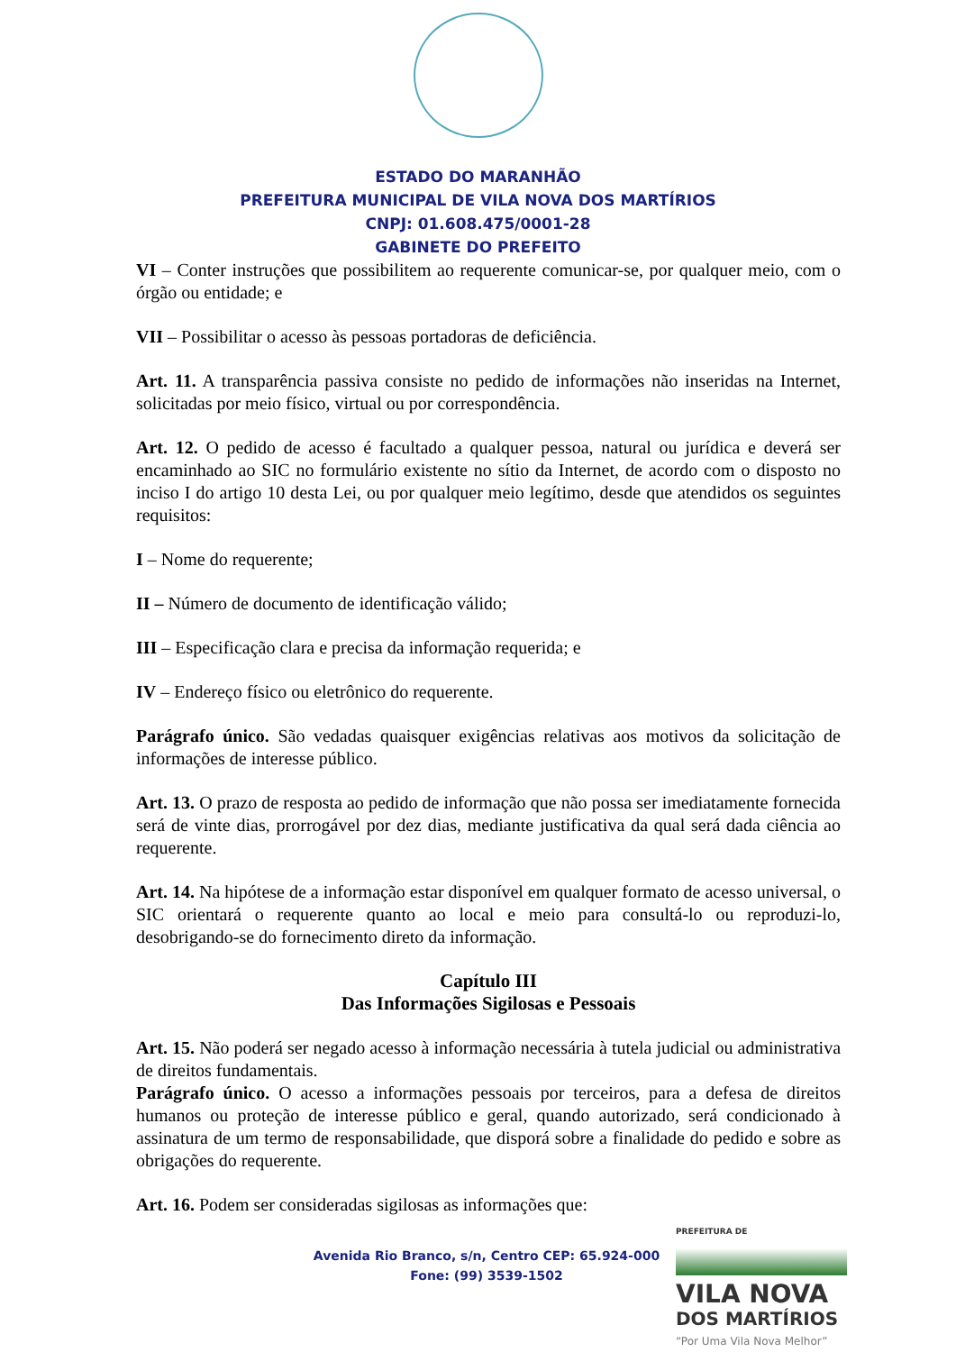ESTADO DO MARANHÃO
PREFEITURA MUNICIPAL DE VILA NOVA DOS MARTÍRIOS
CNPJ: 01.608.475/0001-28
GABINETE DO PREFEITO
VI – Conter instruções que possibilitem ao requerente comunicar-se, por qualquer meio, com o órgão ou entidade; e
VII – Possibilitar o acesso às pessoas portadoras de deficiência.
Art. 11. A transparência passiva consiste no pedido de informações não inseridas na Internet, solicitadas por meio físico, virtual ou por correspondência.
Art. 12. O pedido de acesso é facultado a qualquer pessoa, natural ou jurídica e deverá ser encaminhado ao SIC no formulário existente no sítio da Internet, de acordo com o disposto no inciso I do artigo 10 desta Lei, ou por qualquer meio legítimo, desde que atendidos os seguintes requisitos:
I – Nome do requerente;
II – Número de documento de identificação válido;
III – Especificação clara e precisa da informação requerida; e
IV – Endereço físico ou eletrônico do requerente.
Parágrafo único. São vedadas quaisquer exigências relativas aos motivos da solicitação de informações de interesse público.
Art. 13. O prazo de resposta ao pedido de informação que não possa ser imediatamente fornecida será de vinte dias, prorrogável por dez dias, mediante justificativa da qual será dada ciência ao requerente.
Art. 14. Na hipótese de a informação estar disponível em qualquer formato de acesso universal, o SIC orientará o requerente quanto ao local e meio para consultá-lo ou reproduzi-lo, desobrigando-se do fornecimento direto da informação.
Capítulo III
Das Informações Sigilosas e Pessoais
Art. 15. Não poderá ser negado acesso à informação necessária à tutela judicial ou administrativa de direitos fundamentais.
Parágrafo único. O acesso a informações pessoais por terceiros, para a defesa de direitos humanos ou proteção de interesse público e geral, quando autorizado, será condicionado à assinatura de um termo de responsabilidade, que disporá sobre a finalidade do pedido e sobre as obrigações do requerente.
Art. 16. Podem ser consideradas sigilosas as informações que:
Avenida Rio Branco, s/n, Centro CEP: 65.924-000
Fone: (99) 3539-1502
PREFEITURA DE
VILA NOVA
DOS MARTÍRIOS
“Por Uma Vila Nova Melhor”